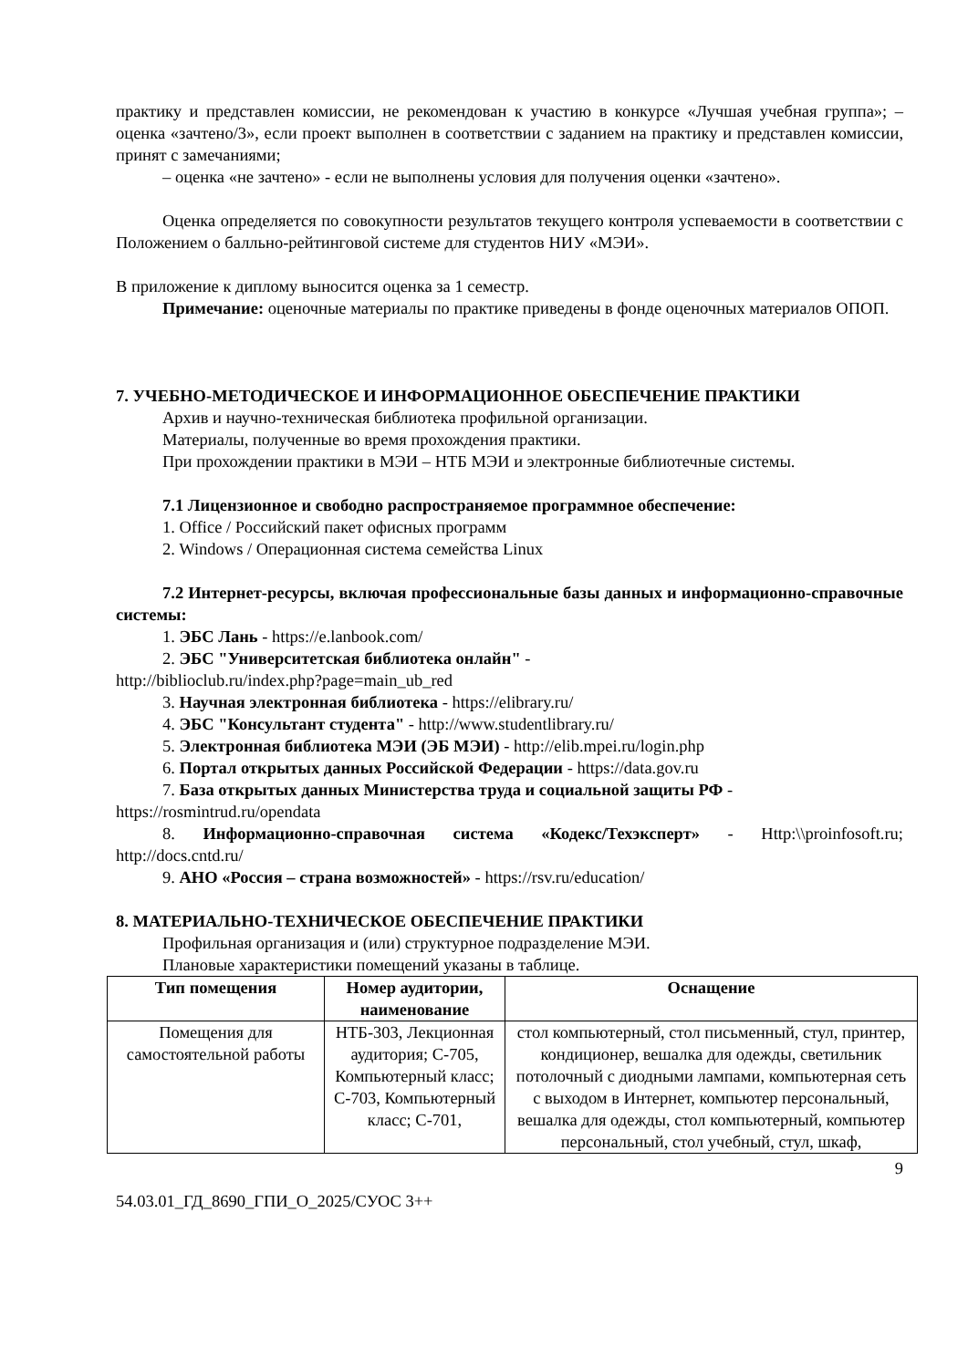практику и представлен комиссии, не рекомендован к участию в конкурсе «Лучшая учебная группа»; – оценка «зачтено/3», если проект выполнен в соответствии с заданием на практику и представлен комиссии, принят с замечаниями;
– оценка «не зачтено» - если не выполнены условия для получения оценки «зачтено».
Оценка определяется по совокупности результатов текущего контроля успеваемости в соответствии с Положением о балльно-рейтинговой системе для студентов НИУ «МЭИ».
В приложение к диплому выносится оценка за 1 семестр.
Примечание: оценочные материалы по практике приведены в фонде оценочных материалов ОПОП.
7. УЧЕБНО-МЕТОДИЧЕСКОЕ И ИНФОРМАЦИОННОЕ ОБЕСПЕЧЕНИЕ ПРАКТИКИ
Архив и научно-техническая библиотека профильной организации.
Материалы, полученные во время прохождения практики.
При прохождении практики в МЭИ – НТБ МЭИ и электронные библиотечные системы.
7.1 Лицензионное и свободно распространяемое программное обеспечение:
1. Office / Российский пакет офисных программ
2. Windows / Операционная система семейства Linux
7.2 Интернет-ресурсы, включая профессиональные базы данных и информационно-справочные системы:
1. ЭБС Лань - https://e.lanbook.com/
2. ЭБС "Университетская библиотека онлайн" -
http://biblioclub.ru/index.php?page=main_ub_red
3. Научная электронная библиотека - https://elibrary.ru/
4. ЭБС "Консультант студента" - http://www.studentlibrary.ru/
5. Электронная библиотека МЭИ (ЭБ МЭИ) - http://elib.mpei.ru/login.php
6. Портал открытых данных Российской Федерации - https://data.gov.ru
7. База открытых данных Министерства труда и социальной защиты РФ -
https://rosmintrud.ru/opendata
8. Информационно-справочная система «Кодекс/Техэксперт» - Http:\\proinfosoft.ru; http://docs.cntd.ru/
9. АНО «Россия – страна возможностей» - https://rsv.ru/education/
8. МАТЕРИАЛЬНО-ТЕХНИЧЕСКОЕ ОБЕСПЕЧЕНИЕ ПРАКТИКИ
Профильная организация и (или) структурное подразделение МЭИ.
Плановые характеристики помещений указаны в таблице.
| Тип помещения | Номер аудитории, наименование | Оснащение |
| --- | --- | --- |
| Помещения для самостоятельной работы | НТБ-303, Лекционная аудитория; С-705, Компьютерный класс; С-703, Компьютерный класс; С-701, | стол компьютерный, стол письменный, стул, принтер, кондиционер, вешалка для одежды, светильник потолочный с диодными лампами, компьютерная сеть с выходом в Интернет, компьютер персональный, вешалка для одежды, стол компьютерный, компьютер персональный, стол учебный, стул, шкаф, |
9
54.03.01_ГД_8690_ГПИ_О_2025/СУОС 3++